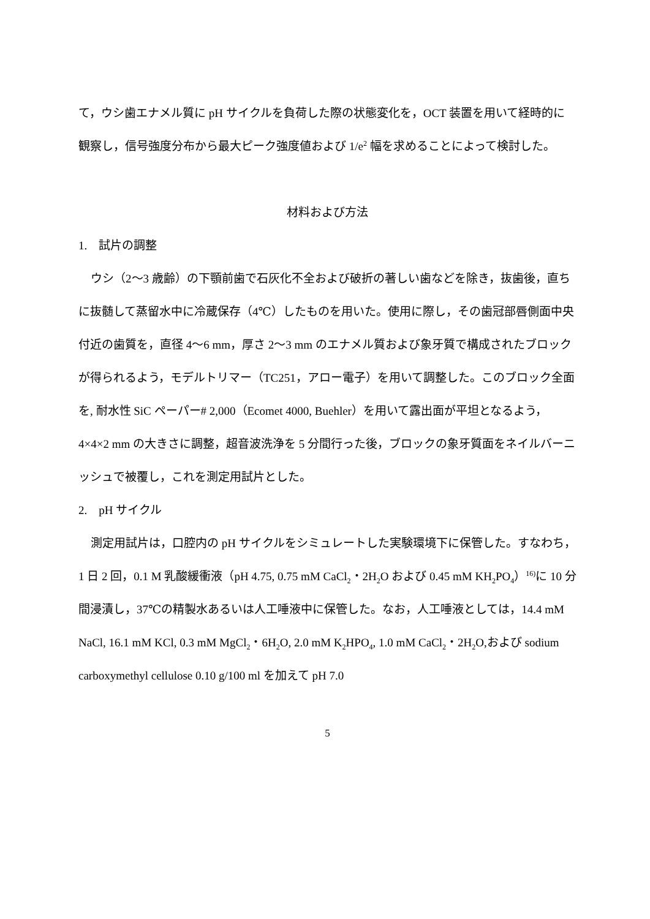て，ウシ歯エナメル質に pH サイクルを負荷した際の状態変化を，OCT 装置を用いて経時的に観察し，信号強度分布から最大ピーク強度値および 1/e<sup>2</sup> 幅を求めることによって検討した。
材料および方法
1.　試片の調整
ウシ（2〜3 歳齢）の下顎前歯で石灰化不全および破折の著しい歯などを除き，抜歯後，直ちに抜髄して蒸留水中に冷蔵保存（4℃）したものを用いた。使用に際し，その歯冠部唇側面中央付近の歯質を，直径 4〜6 mm，厚さ 2〜3 mm のエナメル質および象牙質で構成されたブロックが得られるよう，モデルトリマー（TC251，アロー電子）を用いて調整した。このブロック全面を, 耐水性 SiC ペーパー# 2,000（Ecomet 4000, Buehler）を用いて露出面が平坦となるよう，4×4×2 mm の大きさに調整，超音波洗浄を 5 分間行った後，ブロックの象牙質面をネイルバーニッシュで被覆し，これを測定用試片とした。
2.　pH サイクル
測定用試片は，口腔内の pH サイクルをシミュレートした実験環境下に保管した。すなわち，1 日 2 回，0.1 M 乳酸緩衝液（pH 4.75, 0.75 mM CaCl<sub>2</sub>・2H<sub>2</sub>O および 0.45 mM KH<sub>2</sub>PO<sub>4</sub>）<sup>16)</sup>に 10 分間浸漬し，37℃の精製水あるいは人工唾液中に保管した。なお，人工唾液としては，14.4 mM NaCl, 16.1 mM KCl, 0.3 mM MgCl<sub>2</sub>・6H<sub>2</sub>O, 2.0 mM K<sub>2</sub>HPO<sub>4</sub>, 1.0 mM CaCl<sub>2</sub>・2H<sub>2</sub>O,および sodium carboxymethyl cellulose 0.10 g/100 ml を加えて pH 7.0
5